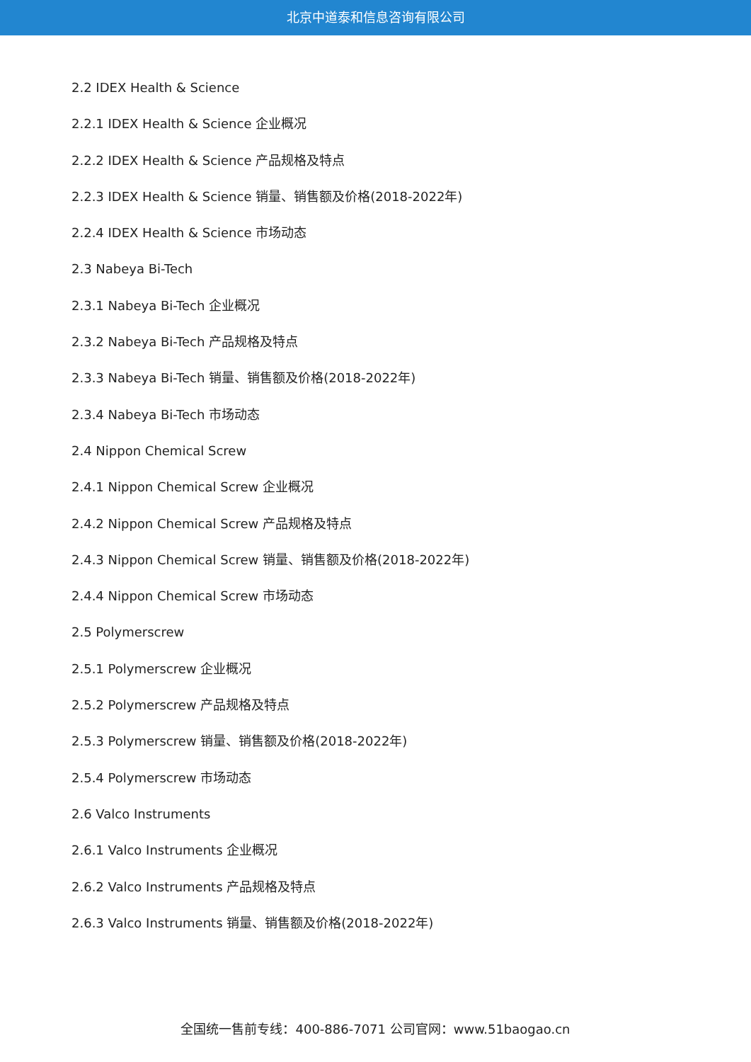北京中道泰和信息咨询有限公司
2.2 IDEX Health & Science
2.2.1 IDEX Health & Science 企业概况
2.2.2 IDEX Health & Science 产品规格及特点
2.2.3 IDEX Health & Science 销量、销售额及价格(2018-2022年)
2.2.4 IDEX Health & Science 市场动态
2.3 Nabeya Bi-Tech
2.3.1 Nabeya Bi-Tech 企业概况
2.3.2 Nabeya Bi-Tech 产品规格及特点
2.3.3 Nabeya Bi-Tech 销量、销售额及价格(2018-2022年)
2.3.4 Nabeya Bi-Tech 市场动态
2.4 Nippon Chemical Screw
2.4.1 Nippon Chemical Screw 企业概况
2.4.2 Nippon Chemical Screw 产品规格及特点
2.4.3 Nippon Chemical Screw 销量、销售额及价格(2018-2022年)
2.4.4 Nippon Chemical Screw 市场动态
2.5 Polymerscrew
2.5.1 Polymerscrew 企业概况
2.5.2 Polymerscrew 产品规格及特点
2.5.3 Polymerscrew 销量、销售额及价格(2018-2022年)
2.5.4 Polymerscrew 市场动态
2.6 Valco Instruments
2.6.1 Valco Instruments 企业概况
2.6.2 Valco Instruments 产品规格及特点
2.6.3 Valco Instruments 销量、销售额及价格(2018-2022年)
全国统一售前专线：400-886-7071 公司官网：www.51baogao.cn